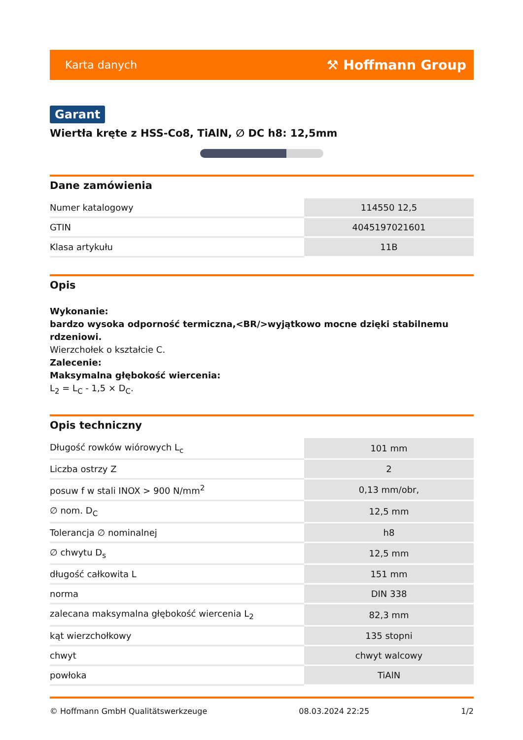Karta danych ⚒ Hoffmann Group
Garant
Wiertła kręte z HSS-Co8, TiAlN, ∅ DC h8: 12,5mm
Dane zamówienia
| Numer katalogowy | 114550 12,5 |
| GTIN | 4045197021601 |
| Klasa artykułu | 11B |
Opis
Wykonanie:
bardzo wysoka odporność termiczna,<BR/>wyjątkowo mocne dzięki stabilnemu rdzeniowi.
Wierzchołek o kształcie C.
Zalecenie:
Maksymalna głębokość wiercenia:
L<sub>2</sub> = L<sub>C</sub> - 1,5 × D<sub>C</sub>.
Opis techniczny
| Długość rowków wiórowych L<sub>c</sub> | 101 mm |
| Liczba ostrzy Z | 2 |
| posuw f w stali INOX > 900 N/mm<sup>2</sup> | 0,13 mm/obr, |
| ∅ nom. D<sub>C</sub> | 12,5 mm |
| Tolerancja ∅ nominalnej | h8 |
| ∅ chwytu D<sub>s</sub> | 12,5 mm |
| długość całkowita L | 151 mm |
| norma | DIN 338 |
| zalecana maksymalna głębokość wiercenia L<sub>2</sub> | 82,3 mm |
| kąt wierzchołkowy | 135 stopni |
| chwyt | chwyt walcowy |
| powłoka | TiAlN |
© Hoffmann GmbH Qualitätswerkzeuge 08.03.2024 22:25 1/2